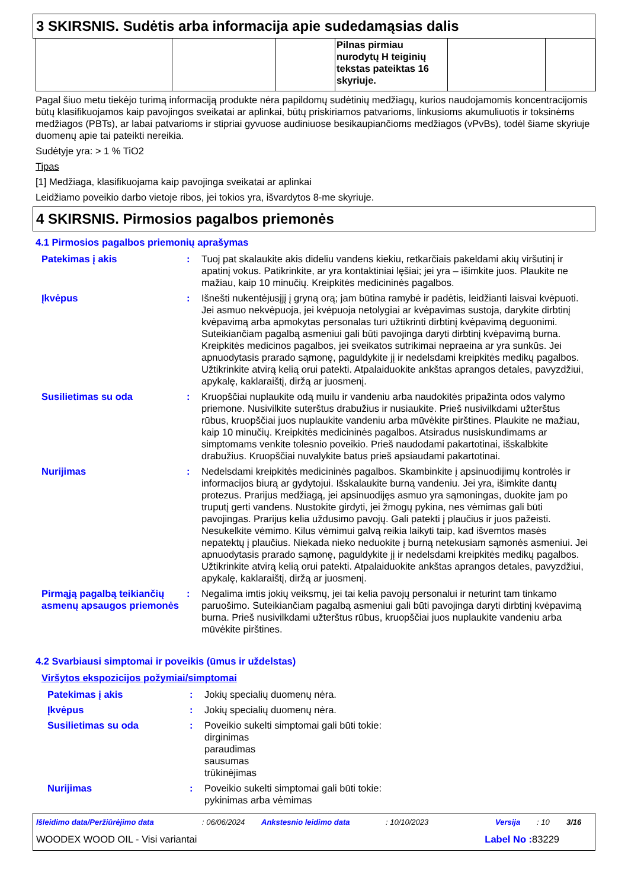3 SKIRSNIS. Sudėtis arba informacija apie sudedamąsias dalis
| | | | Pilnas pirmiau nurodytų H teiginių tekstas pateiktas 16 skyriuje. | | |
Pagal šiuo metu tiekėjo turimą informaciją produkte nėra papildomų sudėtinių medžiagų, kurios naudojamomis koncentracijomis būtų klasifikuojamos kaip pavojingos sveikatai ar aplinkai, būtų priskiriamos patvarioms, linkusioms akumuliuotis ir toksinėms medžiagos (PBTs), ar labai patvarioms ir stipriai gyvuose audiniuose besikaupiančioms medžiagos (vPvBs), todėl šiame skyriuje duomenų apie tai pateikti nereikia.
Sudėtyje yra: > 1 % TiO2
Tipas
[1] Medžiaga, klasifikuojama kaip pavojinga sveikatai ar aplinkai
Leidžiamo poveikio darbo vietoje ribos, jei tokios yra, išvardytos 8-me skyriuje.
4 SKIRSNIS. Pirmosios pagalbos priemonės
4.1 Pirmosios pagalbos priemonių aprašymas
Patekimas į akis : Tuoj pat skalaukite akis dideliu vandens kiekiu, retkarčiais pakeldami akių viršutinį ir apatinį vokus. Patikrinkite, ar yra kontaktiniai lęšiai; jei yra – išimkite juos. Plaukite ne mažiau, kaip 10 minučių. Kreipkitės medicininės pagalbos.
Įkvėpus : Išnešti nukentėjusįjį į gryną orą; jam būtina ramybė ir padėtis, leidžianti laisvai kvėpuoti. Jei asmuo nekvėpuoja, jei kvėpuoja netolygiai ar kvėpavimas sustoja, darykite dirbtinį kvėpavimą arba apmokytas personalas turi užtikrinti dirbtinį kvėpavimą deguonimi. Suteikiančiam pagalbą asmeniui gali būti pavojinga daryti dirbtinį kvėpavimą burna. Kreipkitės medicinos pagalbos, jei sveikatos sutrikimai nepraeina ar yra sunkūs. Jei apnuodytasis prarado sąmonę, paguldykite jį ir nedelsdami kreipkitės medikų pagalbos. Užtikrinkite atvirą kelią orui patekti. Atpalaiduokite ankštas aprangos detales, pavyzdžiui, apykalę, kaklaraištį, diržą ar juosmenį.
Susilietimas su oda : Kruopščiai nuplaukite odą muilu ir vandeniu arba naudokitės pripažinta odos valymo priemone. Nusivilkite suterštus drabužius ir nusiaukite. Prieš nusivilkdami užterštus rūbus, kruopščiai juos nuplaukite vandeniu arba mūvėkite pirštines. Plaukite ne mažiau, kaip 10 minučių. Kreipkitės medicininės pagalbos. Atsiradus nusiskundimams ar simptomams venkite tolesnio poveikio. Prieš naudodami pakartotinai, išskalbkite drabužius. Kruopščiai nuvalykite batus prieš apsiaudami pakartotinai.
Nurijimas : Nedelsdami kreipkitės medicininės pagalbos. Skambinkite į apsinuodijimų kontrolės ir informacijos biurą ar gydytojui. Išskalaukite burną vandeniu. Jei yra, išimkite dantų protezus. Prarijus medžiagą, jei apsinuodijęs asmuo yra sąmoningas, duokite jam po truputį gerti vandens. Nustokite girdyti, jei žmogų pykina, nes vėmimas gali būti pavojingas. Prarijus kelia uždusimo pavojų. Gali patekti į plaučius ir juos pažeisti. Nesukelkite vėmimo. Kilus vėmimui galvą reikia laikyti taip, kad išvemtos masės nepatektų į plaučius. Niekada nieko neduokite į burną netekusiam sąmonės asmeniui. Jei apnuodytasis prarado sąmonę, paguldykite jį ir nedelsdami kreipkitės medikų pagalbos. Užtikrinkite atvirą kelią orui patekti. Atpalaiduokite ankštas aprangos detales, pavyzdžiui, apykalę, kaklaraištį, diržą ar juosmenį.
Pirmąją pagalbą teikiančių asmenų apsaugos priemonės
: Negalima imtis jokių veiksmų, jei tai kelia pavojų personalui ir neturint tam tinkamo paruošimo. Suteikiančiam pagalbą asmeniui gali būti pavojinga daryti dirbtinį kvėpavimą burna. Prieš nusivilkdami užterštus rūbus, kruopščiai juos nuplaukite vandeniu arba mūvėkite pirštines.
4.2 Svarbiausi simptomai ir poveikis (ūmus ir uždelstas)
Viršytos ekspozicijos požymiai/simptomai
Patekimas į akis : Jokių specialių duomenų nėra.
Įkvėpus : Jokių specialių duomenų nėra.
Susilietimas su oda : Poveikio sukelti simptomai gali būti tokie:
dirginimas
paraudimas
sausumas
trūkinėjimas
Nurijimas : Poveikio sukelti simptomai gali būti tokie:
pykinimas arba vėmimas
Išleidimo data/Peržiūrėjimo data: 06/06/2024 Ankstesnio leidimo data: 10/10/2023 Versija: 10 3/16
WOODEX WOOD OIL - Visi variantai Label No : 83229